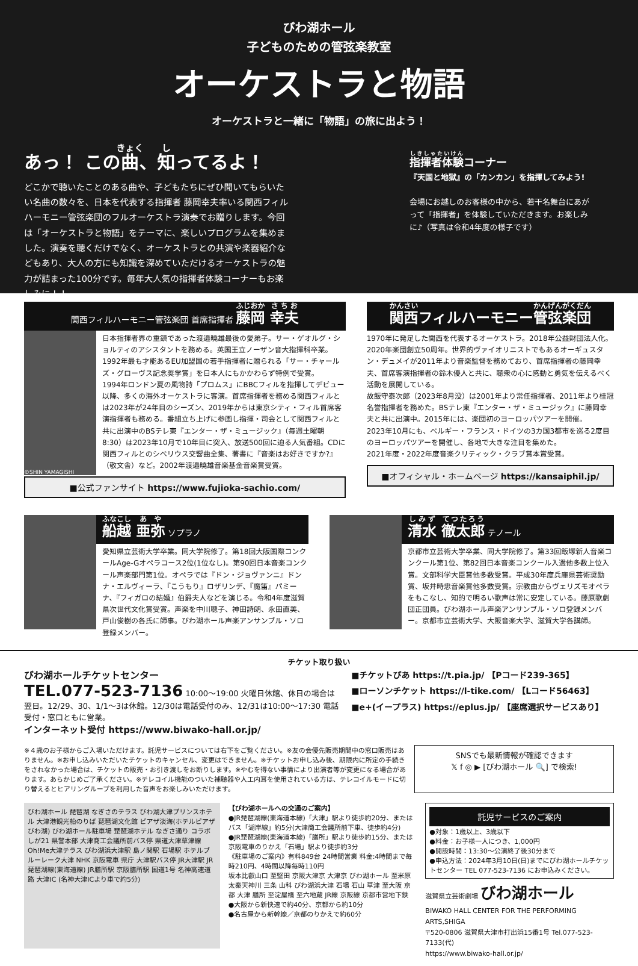びわ湖ホール
子どものための管弦楽教室
オーケストラと物語
オーケストラと一緒に「物語」の旅に出よう！
あっ！ この曲、知ってるよ！
どこかで聴いたことのある曲や、子どもたちにぜひ聞いてもらいたい名曲の数々を、日本を代表する指揮者 藤岡幸夫率いる関西フィルハーモニー管弦楽団のフルオーケストラ演奏でお贈りします。今回は「オーケストラと物語」をテーマに、楽しいプログラムを集めました。演奏を聴くだけでなく、オーケストラとの共演や楽器紹介などもあり、大人の方にも知識を深めていただけるオーケストラの魅力が詰まった100分です。毎年大人気の指揮者体験コーナーもお楽しみに！！
指揮者体験コーナー
『天国と地獄』の「カンカン」を指揮してみよう!
会場にお越しのお客様の中から、若干名舞台にあがって「指揮者」を体験していただきます。お楽しみに♪（写真は令和4年度の様子です）
関西フィルハーモニー管弦楽団 首席指揮者 藤岡 幸夫
©SHIN YAMAGISHI
日本指揮者界の重鎮であった渡邉曉雄最後の愛弟子。サー・ゲオルグ・ショルティのアシスタントを務める。英国王立ノーザン音大指揮科卒業。1992年最も才能あるEU加盟国の若手指揮者に贈られる「サー・チャールズ・グローヴス記念奨学賞」を日本人にもかかわらず特例で受賞。
1994年ロンドン夏の風物詩「プロムス」にBBCフィルを指揮してデビュー以降、多くの海外オーケストラに客演。首席指揮者を務める関西フィルとは2023年が24年目のシーズン、2019年からは東京シティ・フィル首席客演指揮者も務める。番組立ち上げに参画し指揮・司会として関西フィルと共に出演中のBSテレ東『エンター・ザ・ミュージック』（毎週土曜朝8:30）は2023年10月で10年目に突入、放送500回に迫る人気番組。CDに関西フィルとのシベリウス交響曲全集、著書に『音楽はお好きですか?』（敬文舎）など。2002年渡邉曉雄音楽基金音楽賞受賞。
■公式ファンサイト https://www.fujioka-sachio.com/
関西フィルハーモニー管弦楽団
1970年に発足した関西を代表するオーケストラ。2018年公益財団法人化。2020年楽団創立50周年。世界的ヴァイオリニストでもあるオーギュスタン・デュメイが2011年より音楽監督を務めており、首席指揮者の藤岡幸夫、首席客演指揮者の鈴木優人と共に、聴衆の心に感動と勇気を伝えるべく活動を展開している。
故飯守泰次郎（2023年8月没）は2001年より常任指揮者、2011年より桂冠名誉指揮者を務めた。BSテレ東『エンター・ザ・ミュージック』に藤岡幸夫と共に出演中。2015年には、楽団初のヨーロッパツアーを開催。
2023年10月にも、ベルギー・フランス・ドイツの3カ国3都市を巡る2度目のヨーロッパツアーを開催し、各地で大きな注目を集めた。
2021年度・2022年度音楽クリティック・クラブ賞本賞受賞。
■オフィシャル・ホームページ https://kansaiphil.jp/
船越 亜弥 ソプラノ
愛知県立芸術大学卒業。同大学院修了。第18回大阪国際コンクールAge-Gオペラコース2位(1位なし)。第90回日本音楽コンクール声楽部門第1位。オペラでは『ドン・ジョヴァンニ』ドンナ・エルヴィーラ、『こうもり』ロザリンデ、『魔笛』パミーナ、『フィガロの結婚』伯爵夫人などを演じる。令和4年度滋賀県次世代文化賞受賞。声楽を中川聰子、神田詩朗、永田直美、戸山俊樹の各氏に師事。びわ湖ホール声楽アンサンブル・ソロ登録メンバー。
清水 徹太郎 テノール
京都市立芸術大学卒業、同大学院修了。第33回飯塚新人音楽コンクール第1位、第82回日本音楽コンクール入選他多数上位入賞。文部科学大臣賞他多数受賞。平成30年度兵庫県芸術奨励賞、坂井時忠音楽賞他多数受賞。宗教曲からヴェリズモオペラをもこなし、知的で明るい歌声は常に安定している。藤原歌劇団正団員。びわ湖ホール声楽アンサンブル・ソロ登録メンバー。京都市立芸術大学、大阪音楽大学、滋賀大学各講師。
チケット取り扱い
びわ湖ホールチケットセンター
TEL.077-523-7136 10:00～19:00 火曜日休館、休日の場合は翌日。12/29、30、1/1～3は休館。12/30は電話受付のみ、12/31は10:00～17:30 電話受付・窓口ともに営業。
インターネット受付 https://www.biwako-hall.or.jp/
■チケットぴあ https://t.pia.jp/ 【Pコード239-365】
■ローソンチケット https://l-tike.com/ 【Lコード56463】
■e+(イープラス) https://eplus.jp/ 【座席選択サービスあり】
※４歳のお子様からご入場いただけます。託児サービスについては右下をご覧ください。※友の会優先販売期間中の窓口販売はありません。※お申し込みいただいたチケットのキャンセル、変更はできません。※チケットお申し込み後、期限内に所定の手続きをされなかった場合は、チケットの販売・お引き渡しをお断りします。※やむを得ない事情により出演者等が変更になる場合があります。あらかじめご了承ください。※テレコイル機能のついた補聴器や人工内耳を使用されている方は、テレコイルモードに切り替えるとヒアリングループを利用した音声をお楽しみいただけます。
SNSでも最新情報が確認できます
𝕏 f ◎ ▶ [びわ湖ホール 🔍] で検索!
びわ湖ホール 琵琶湖 なぎさのテラス びわ湖大津プリンスホテル 大津港観光船のりば 琵琶湖文化館 ピアザ淡海(ホテルピアザびわ湖) びわ湖ホール駐車場 琵琶湖ホテル なぎさ通り コラボしが21 県警本部 大津商工会議所前バス停 県道大津草津線 Oh!Me大津テラス びわ湖浜大津駅 島ノ関駅 石場駅 ホテルブルーレーク大津 NHK 京阪電車 県庁 大津駅バス停 JR大津駅 JR琵琶湖線(東海道線) JR膳所駅 京阪膳所駅 国道1号 名神高速道路 大津IC (名神大津ICより車で約5分)
【びわ湖ホールへの交通のご案内】
●JR琵琶湖線(東海道本線)「大津」駅より徒歩約20分、またはバス「湖岸線」約5分(大津商工会議所前下車、徒歩約4分)
●JR琵琶湖線(東海道本線)「膳所」駅より徒歩約15分、または京阪電車のりかえ「石場」駅より徒歩約3分
《駐車場のご案内》有料849台 24時間営業 料金:4時間まで毎時210円、4時間以降毎時110円
坂本比叡山口 至堅田 京阪大津京 大津京 びわ湖ホール 至米原 太秦天神川 三条 山科 びわ湖浜大津 石場 石山 草津 至大阪 京都 大津 膳所 至淀屋橋 至六地蔵 JR線 京阪線 京都市営地下鉄
●大阪から新快速で約40分、京都から約10分
●名古屋から新幹線／京都のりかえで約60分
託児サービスのご案内
●対象：1歳以上、3歳以下
●料金：お子様一人につき、1,000円
●開設時間：13:30～公演終了後30分まで
●申込方法：2024年3月10日(日)までにびわ湖ホールチケットセンター TEL 077-523-7136 にお申込みください。
滋賀県立芸術劇場 びわ湖ホール
BIWAKO HALL CENTER FOR THE PERFORMING ARTS,SHIGA
〒520-0806 滋賀県大津市打出浜15番1号 Tel.077-523-7133(代)
https://www.biwako-hall.or.jp/